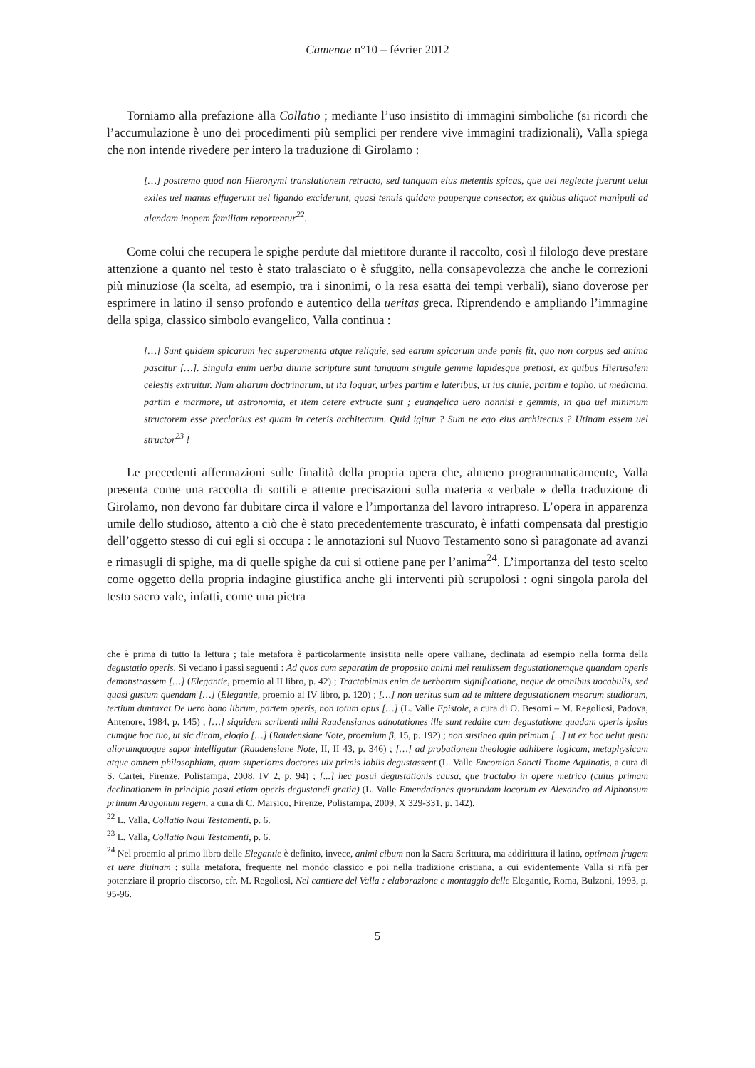Camenae n°10 – février 2012
Torniamo alla prefazione alla Collatio ; mediante l’uso insistito di immagini simboliche (si ricordi che l’accumulazione è uno dei procedimenti più semplici per rendere vive immagini tradizionali), Valla spiega che non intende rivedere per intero la traduzione di Girolamo :
[…] postremo quod non Hieronymi translationem retracto, sed tanquam eius metentis spicas, que uel neglecte fuerunt uelut exiles uel manus effugerunt uel ligando exciderunt, quasi tenuis quidam pauperque consector, ex quibus aliquot manipuli ad alendam inopem familiam reportentur<sup>22</sup>.
Come colui che recupera le spighe perdute dal mietitore durante il raccolto, così il filologo deve prestare attenzione a quanto nel testo è stato tralasciato o è sfuggito, nella consapevolezza che anche le correzioni più minuziose (la scelta, ad esempio, tra i sinonimi, o la resa esatta dei tempi verbali), siano doverose per esprimere in latino il senso profondo e autentico della ueritas greca. Riprendendo e ampliando l’immagine della spiga, classico simbolo evangelico, Valla continua :
[…] Sunt quidem spicarum hec superamenta atque reliquie, sed earum spicarum unde panis fit, quo non corpus sed anima pascitur […]. Singula enim uerba diuine scripture sunt tanquam singule gemme lapidesque pretiosi, ex quibus Hierusalem celestis extruitur. Nam aliarum doctrinarum, ut ita loquar, urbes partim e lateribus, ut ius ciuile, partim e topho, ut medicina, partim e marmore, ut astronomia, et item cetere extructe sunt ; euangelica uero nonnisi e gemmis, in qua uel minimum structorem esse preclarius est quam in ceteris architectum. Quid igitur ? Sum ne ego eius architectus ? Utinam essem uel structor<sup>23</sup> !
Le precedenti affermazioni sulle finalità della propria opera che, almeno programmaticamente, Valla presenta come una raccolta di sottili e attente precisazioni sulla materia « verbale » della traduzione di Girolamo, non devono far dubitare circa il valore e l’importanza del lavoro intrapreso. L’opera in apparenza umile dello studioso, attento a ciò che è stato precedentemente trascurato, è infatti compensata dal prestigio dell’oggetto stesso di cui egli si occupa : le annotazioni sul Nuovo Testamento sono sì paragonate ad avanzi e rimasugli di spighe, ma di quelle spighe da cui si ottiene pane per l’anima<sup>24</sup>. L’importanza del testo scelto come oggetto della propria indagine giustifica anche gli interventi più scrupolosi : ogni singola parola del testo sacro vale, infatti, come una pietra
che è prima di tutto la lettura ; tale metafora è particolarmente insistita nelle opere valliane, declinata ad esempio nella forma della degustatio operis. Si vedano i passi seguenti : Ad quos cum separatim de proposito animi mei retulissem degustationemque quandam operis demonstrassem […] (Elegantie, proemio al II libro, p. 42) ; Tractabimus enim de uerborum significatione, neque de omnibus uocabulis, sed quasi gustum quendam […] (Elegantie, proemio al IV libro, p. 120) ; […] non ueritus sum ad te mittere degustationem meorum studiorum, tertium duntaxat De uero bono librum, partem operis, non totum opus […] (L. Valle Epistole, a cura di O. Besomi – M. Regoliosi, Padova, Antenore, 1984, p. 145) ; […] siquidem scribenti mihi Raudensianas adnotationes ille sunt reddite cum degustatione quadam operis ipsius cumque hoc tuo, ut sic dicam, elogio […] (Raudensiane Note, proemium β, 15, p. 192) ; non sustineo quin primum [...] ut ex hoc uelut gustu aliorumquoque sapor intelligatur (Raudensiane Note, II, II 43, p. 346) ; […] ad probationem theologie adhibere logicam, metaphysicam atque omnem philosophiam, quam superiores doctores uix primis labiis degustassent (L. Valle Encomion Sancti Thome Aquinatis, a cura di S. Cartei, Firenze, Polistampa, 2008, IV 2, p. 94) ; [...] hec posui degustationis causa, que tractabo in opere metrico (cuius primam declinationem in principio posui etiam operis degustandi gratia) (L. Valle Emendationes quorundam locorum ex Alexandro ad Alphonsum primum Aragonum regem, a cura di C. Marsico, Firenze, Polistampa, 2009, X 329-331, p. 142).
<sup>22</sup> L. Valla, Collatio Noui Testamenti, p. 6.
<sup>23</sup> L. Valla, Collatio Noui Testamenti, p. 6.
<sup>24</sup> Nel proemio al primo libro delle Elegantie è definito, invece, animi cibum non la Sacra Scrittura, ma addirittura il latino, optimam frugem et uere diuinam ; sulla metafora, frequente nel mondo classico e poi nella tradizione cristiana, a cui evidentemente Valla si rifà per potenziare il proprio discorso, cfr. M. Regoliosi, Nel cantiere del Valla : elaborazione e montaggio delle Elegantie, Roma, Bulzoni, 1993, p. 95-96.
5